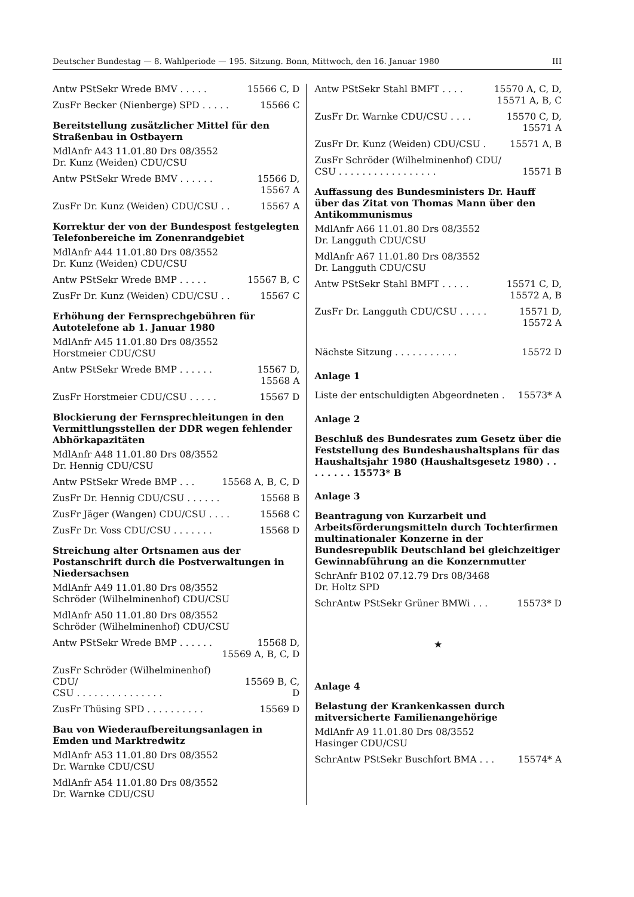Deutscher Bundestag — 8. Wahlperiode — 195. Sitzung. Bonn, Mittwoch, den 16. Januar 1980 III
Antw PStSekr Wrede BMV . . . . . 15566 C, D
ZusFr Becker (Nienberge) SPD . . . . . 15566 C
Bereitstellung zusätzlicher Mittel für den Straßenbau in Ostbayern
MdlAnfr A43 11.01.80 Drs 08/3552
Dr. Kunz (Weiden) CDU/CSU
Antw PStSekr Wrede BMV . . . . . . 15566 D,
15567 A
ZusFr Dr. Kunz (Weiden) CDU/CSU . . 15567 A
Korrektur der von der Bundespost festgelegten Telefonbereiche im Zonenrandgebiet
MdlAnfr A44 11.01.80 Drs 08/3552
Dr. Kunz (Weiden) CDU/CSU
Antw PStSekr Wrede BMP . . . . . 15567 B, C
ZusFr Dr. Kunz (Weiden) CDU/CSU . . 15567 C
Erhöhung der Fernsprechgebühren für Autotelefone ab 1. Januar 1980
MdlAnfr A45 11.01.80 Drs 08/3552
Horstmeier CDU/CSU
Antw PStSekr Wrede BMP . . . . . . 15567 D,
15568 A
ZusFr Horstmeier CDU/CSU . . . . . 15567 D
Blockierung der Fernsprechleitungen in den Vermittlungsstellen der DDR wegen fehlender Abhörkapazitäten
MdlAnfr A48 11.01.80 Drs 08/3552
Dr. Hennig CDU/CSU
Antw PStSekr Wrede BMP . . . 15568 A, B, C, D
ZusFr Dr. Hennig CDU/CSU . . . . . . 15568 B
ZusFr Jäger (Wangen) CDU/CSU . . . . 15568 C
ZusFr Dr. Voss CDU/CSU . . . . . . . 15568 D
Streichung alter Ortsnamen aus der Postanschrift durch die Postverwaltungen in Niedersachsen
MdlAnfr A49 11.01.80 Drs 08/3552
Schröder (Wilhelminenhof) CDU/CSU
MdlAnfr A50 11.01.80 Drs 08/3552
Schröder (Wilhelminenhof) CDU/CSU
Antw PStSekr Wrede BMP . . . . . . 15568 D,
15569 A, B, C, D
ZusFr Schröder (Wilhelminenhof) CDU/
CSU . . . . . . . . . . . . . . .
15569 B, C, D
ZusFr Thüsing SPD . . . . . . . . . . 15569 D
Bau von Wiederaufbereitungsanlagen in Emden und Marktredwitz
MdlAnfr A53 11.01.80 Drs 08/3552
Dr. Warnke CDU/CSU
MdlAnfr A54 11.01.80 Drs 08/3552
Dr. Warnke CDU/CSU
Antw PStSekr Stahl BMFT . . . . 15570 A, C, D,
15571 A, B, C
ZusFr Dr. Warnke CDU/CSU . . . . 15570 C, D,
15571 A
ZusFr Dr. Kunz (Weiden) CDU/CSU . 15571 A, B
ZusFr Schröder (Wilhelminenhof) CDU/
CSU . . . . . . . . . . . . . . . . .
15571 B
Auffassung des Bundesministers Dr. Hauff über das Zitat von Thomas Mann über den Antikommunismus
MdlAnfr A66 11.01.80 Drs 08/3552
Dr. Langguth CDU/CSU
MdlAnfr A67 11.01.80 Drs 08/3552
Dr. Langguth CDU/CSU
Antw PStSekr Stahl BMFT . . . . . 15571 C, D,
15572 A, B
ZusFr Dr. Langguth CDU/CSU . . . . . 15571 D,
15572 A
Nächste Sitzung . . . . . . . . . . . 15572 D
Anlage 1
Liste der entschuldigten Abgeordneten . 15573* A
Anlage 2
Beschluß des Bundesrates zum Gesetz über die Feststellung des Bundeshaushaltsplans für das Haushaltsjahr 1980 (Haushaltsgesetz 1980) . . . . . . . . 15573* B
Anlage 3
Beantragung von Kurzarbeit und Arbeitsförderungsmitteln durch Tochterfirmen multinationaler Konzerne in der Bundesrepublik Deutschland bei gleichzeitiger Gewinnabführung an die Konzernmutter
SchrAnfr B102 07.12.79 Drs 08/3468
Dr. Holtz SPD
SchrAntw PStSekr Grüner BMWi . . . 15573* D
★
Anlage 4
Belastung der Krankenkassen durch mitversicherte Familienangehörige
MdlAnfr A9 11.01.80 Drs 08/3552
Hasinger CDU/CSU
SchrAntw PStSekr Buschfort BMA . . . 15574* A